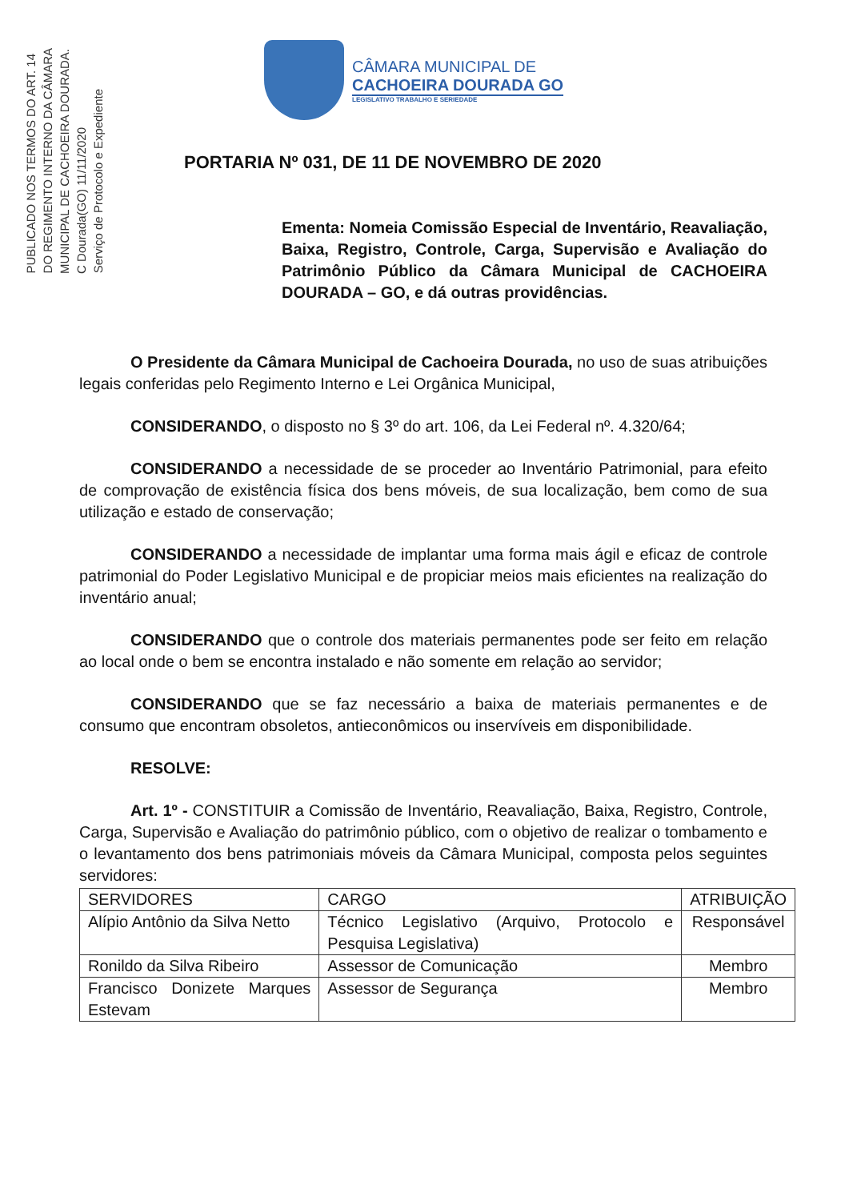PUBLICADO NOS TERMOS DO ART. 14
DO REGIMENTO INTERNO DA CÂMARA
MUNICIPAL DE CACHOEIRA DOURADA.
C Dourada(GO) 11/11/2020
Serviço de Protocolo e Expediente
CÂMARA MUNICIPAL DE
CACHOEIRA DOURADA GO
LEGISLATIVO TRABALHO E SERIEDADE
PORTARIA Nº 031, DE 11 DE NOVEMBRO DE 2020
Ementa: Nomeia Comissão Especial de Inventário, Reavaliação, Baixa, Registro, Controle, Carga, Supervisão e Avaliação do Patrimônio Público da Câmara Municipal de CACHOEIRA DOURADA – GO, e dá outras providências.
O Presidente da Câmara Municipal de Cachoeira Dourada, no uso de suas atribuições legais conferidas pelo Regimento Interno e Lei Orgânica Municipal,
CONSIDERANDO, o disposto no § 3º do art. 106, da Lei Federal nº. 4.320/64;
CONSIDERANDO a necessidade de se proceder ao Inventário Patrimonial, para efeito de comprovação de existência física dos bens móveis, de sua localização, bem como de sua utilização e estado de conservação;
CONSIDERANDO a necessidade de implantar uma forma mais ágil e eficaz de controle patrimonial do Poder Legislativo Municipal e de propiciar meios mais eficientes na realização do inventário anual;
CONSIDERANDO que o controle dos materiais permanentes pode ser feito em relação ao local onde o bem se encontra instalado e não somente em relação ao servidor;
CONSIDERANDO que se faz necessário a baixa de materiais permanentes e de consumo que encontram obsoletos, antieconômicos ou inservíveis em disponibilidade.
RESOLVE:
Art. 1º - CONSTITUIR a Comissão de Inventário, Reavaliação, Baixa, Registro, Controle, Carga, Supervisão e Avaliação do patrimônio público, com o objetivo de realizar o tombamento e o levantamento dos bens patrimoniais móveis da Câmara Municipal, composta pelos seguintes servidores:
| SERVIDORES | CARGO | ATRIBUIÇÃO |
| --- | --- | --- |
| Alípio Antônio da Silva Netto | Técnico Legislativo (Arquivo, Protocolo e Pesquisa Legislativa) | Responsável |
| Ronildo da Silva Ribeiro | Assessor de Comunicação | Membro |
| Francisco Donizete Marques Estevam | Assessor de Segurança | Membro |